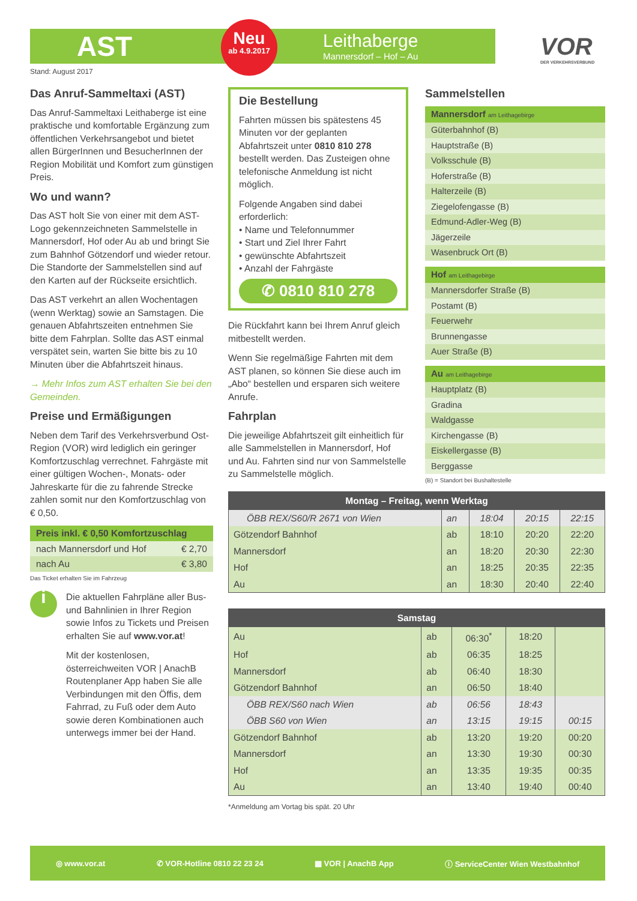AST
Neu
ab 4.9.2017
Leithaberge
Mannersdorf – Hof – Au
VOR
DER VERKEHRSVERBUND
Stand: August 2017
Das Anruf-Sammeltaxi (AST)
Das Anruf-Sammeltaxi Leithaberge ist eine praktische und komfortable Ergänzung zum öffentlichen Verkehrsangebot und bietet allen BürgerInnen und BesucherInnen der Region Mobilität und Komfort zum günstigen Preis.
Wo und wann?
Das AST holt Sie von einer mit dem AST-Logo gekennzeichneten Sammelstelle in Mannersdorf, Hof oder Au ab und bringt Sie zum Bahnhof Götzendorf und wieder retour. Die Standorte der Sammelstellen sind auf den Karten auf der Rückseite ersichtlich.
Das AST verkehrt an allen Wochentagen (wenn Werktag) sowie an Samstagen. Die genauen Abfahrtszeiten entnehmen Sie bitte dem Fahrplan. Sollte das AST einmal verspätet sein, warten Sie bitte bis zu 10 Minuten über die Abfahrtszeit hinaus.
→ Mehr Infos zum AST erhalten Sie bei den Gemeinden.
Preise und Ermäßigungen
Neben dem Tarif des Verkehrsverbund Ost-Region (VOR) wird lediglich ein geringer Komfortzuschlag verrechnet. Fahrgäste mit einer gültigen Wochen-, Monats- oder Jahreskarte für die zu fahrende Strecke zahlen somit nur den Komfortzuschlag von € 0,50.
| Preis inkl. € 0,50 Komfortzuschlag | |
| --- | --- |
| nach Mannersdorf und Hof | € 2,70 |
| nach Au | € 3,80 |
Das Ticket erhalten Sie im Fahrzeug
i
Die aktuellen Fahrpläne aller Bus- und Bahnlinien in Ihrer Region sowie Infos zu Tickets und Preisen erhalten Sie auf www.vor.at!
Mit der kostenlosen, österreichweiten VOR | AnachB Routenplaner App haben Sie alle Verbindungen mit den Öffis, dem Fahrrad, zu Fuß oder dem Auto sowie deren Kombinationen auch unterwegs immer bei der Hand.
Die Bestellung
Fahrten müssen bis spätestens 45 Minuten vor der geplanten Abfahrtszeit unter 0810 810 278 bestellt werden. Das Zusteigen ohne telefonische Anmeldung ist nicht möglich.
Folgende Angaben sind dabei erforderlich:
• Name und Telefonnummer
• Start und Ziel Ihrer Fahrt
• gewünschte Abfahrtszeit
• Anzahl der Fahrgäste
✆ 0810 810 278
Die Rückfahrt kann bei Ihrem Anruf gleich mitbestellt werden.
Wenn Sie regelmäßige Fahrten mit dem AST planen, so können Sie diese auch im „Abo“ bestellen und ersparen sich weitere Anrufe.
Fahrplan
Die jeweilige Abfahrtszeit gilt einheitlich für alle Sammelstellen in Mannersdorf, Hof und Au. Fahrten sind nur von Sammelstelle zu Sammelstelle möglich.
Sammelstellen
| Mannersdorf am Leithagebirge |
| --- |
| Güterbahnhof (B) |
| Hauptstraße (B) |
| Volksschule (B) |
| Hoferstraße (B) |
| Halterzeile (B) |
| Ziegelofengasse (B) |
| Edmund-Adler-Weg (B) |
| Jägerzeile |
| Wasenbruck Ort (B) |
| Hof am Leithagebirge |
| --- |
| Mannersdorfer Straße (B) |
| Postamt (B) |
| Feuerwehr |
| Brunnengasse |
| Auer Straße (B) |
| Au am Leithagebirge |
| --- |
| Hauptplatz (B) |
| Gradina |
| Waldgasse |
| Kirchengasse (B) |
| Eiskellergasse (B) |
| Berggasse |
(B) = Standort bei Bushaltestelle
| Montag – Freitag, wenn Werktag | | | | |
| --- | --- | --- | --- | --- |
| ÖBB REX/S60/R 2671 von Wien | an | 18:04 | 20:15 | 22:15 |
| Götzendorf Bahnhof | ab | 18:10 | 20:20 | 22:20 |
| Mannersdorf | an | 18:20 | 20:30 | 22:30 |
| Hof | an | 18:25 | 20:35 | 22:35 |
| Au | an | 18:30 | 20:40 | 22:40 |
| Samstag | | | | |
| --- | --- | --- | --- | --- |
| Au | ab | 06:30<sup>*</sup> | 18:20 | |
| Hof | ab | 06:35 | 18:25 | |
| Mannersdorf | ab | 06:40 | 18:30 | |
| Götzendorf Bahnhof | an | 06:50 | 18:40 | |
| ÖBB REX/S60 nach Wien | ab | 06:56 | 18:43 | |
| ÖBB S60 von Wien | an | 13:15 | 19:15 | 00:15 |
| Götzendorf Bahnhof | ab | 13:20 | 19:20 | 00:20 |
| Mannersdorf | an | 13:30 | 19:30 | 00:30 |
| Hof | an | 13:35 | 19:35 | 00:35 |
| Au | an | 13:40 | 19:40 | 00:40 |
*Anmeldung am Vortag bis spät. 20 Uhr
◎ www.vor.at ✆ VOR-Hotline 0810 22 23 24 ▦ VOR | AnachB App ⓘ ServiceCenter Wien Westbahnhof